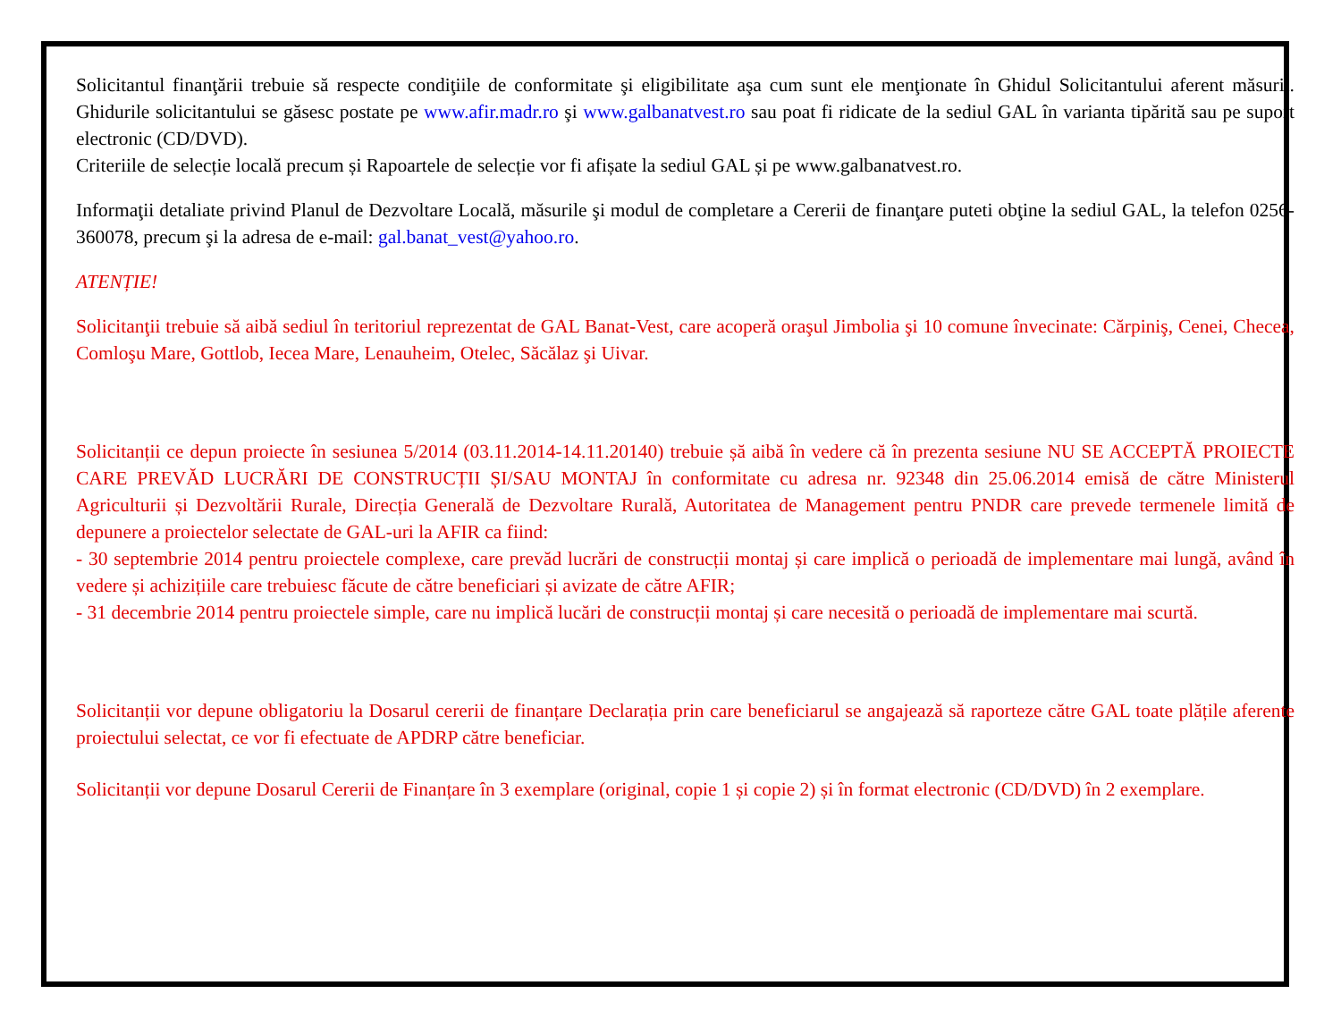Solicitantul finanţării trebuie să respecte condiţiile de conformitate şi eligibilitate aşa cum sunt ele menţionate în Ghidul Solicitantului aferent măsurii. Ghidurile solicitantului se găsesc postate pe www.afir.madr.ro şi www.galbanatvest.ro sau poat fi ridicate de la sediul GAL în varianta tipărită sau pe suport electronic (CD/DVD).
Criteriile de selecție locală precum și Rapoartele de selecție vor fi afișate la sediul GAL și pe www.galbanatvest.ro.
Informaţii detaliate privind Planul de Dezvoltare Locală, măsurile şi modul de completare a Cererii de finanţare puteti obţine la sediul GAL, la telefon 0256-360078, precum şi la adresa de e-mail: gal.banat_vest@yahoo.ro.
ATENȚIE!
Solicitanţii trebuie să aibă sediul în teritoriul reprezentat de GAL Banat-Vest, care acoperă oraşul Jimbolia şi 10 comune învecinate: Cărpiniş, Cenei, Checea, Comloşu Mare, Gottlob, Iecea Mare, Lenauheim, Otelec, Săcălaz şi Uivar.
Solicitanții ce depun proiecte în sesiunea 5/2014 (03.11.2014-14.11.20140) trebuie șă aibă în vedere că în prezenta sesiune NU SE ACCEPTĂ PROIECTE CARE PREVĂD LUCRĂRI DE CONSTRUCȚII ȘI/SAU MONTAJ în conformitate cu adresa nr. 92348 din 25.06.2014 emisă de către Ministerul Agriculturii și Dezvoltării Rurale, Direcția Generală de Dezvoltare Rurală, Autoritatea de Management pentru PNDR care prevede termenele limită de depunere a proiectelor selectate de GAL-uri la AFIR ca fiind:
- 30 septembrie 2014 pentru proiectele complexe, care prevăd lucrări de construcții montaj și care implică o perioadă de implementare mai lungă, având în vedere și achizițiile care trebuiesc făcute de către beneficiari și avizate de către AFIR;
- 31 decembrie 2014 pentru proiectele simple, care nu implică lucări de construcții montaj și care necesită o perioadă de implementare mai scurtă.
Solicitanții vor depune obligatoriu la Dosarul cererii de finanțare Declarația prin care beneficiarul se angajează să raporteze către GAL toate plățile aferente proiectului selectat, ce vor fi efectuate de APDRP către beneficiar.
Solicitanții vor depune Dosarul Cererii de Finanțare în 3 exemplare (original, copie 1 și copie 2) și în format electronic (CD/DVD) în 2 exemplare.